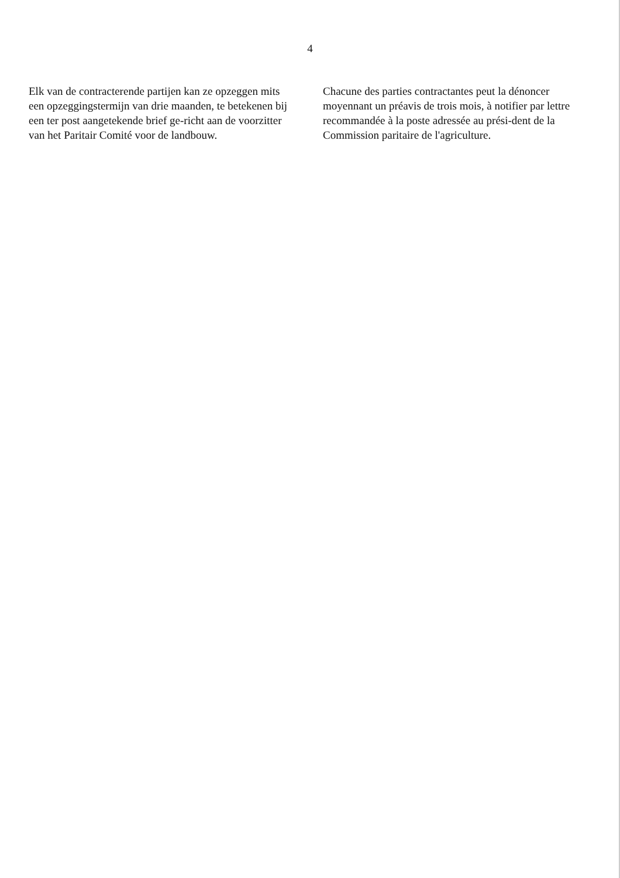4
Elk van de contracterende partijen kan ze opzeggen mits een opzeggingstermijn van drie maanden, te betekenen bij een ter post aangetekende brief ge-richt aan de voorzitter van het Paritair Comité voor de landbouw.
Chacune des parties contractantes peut la dénoncer moyennant un préavis de trois mois, à notifier par lettre recommandée à la poste adressée au prési-dent de la Commission paritaire de l'agriculture.